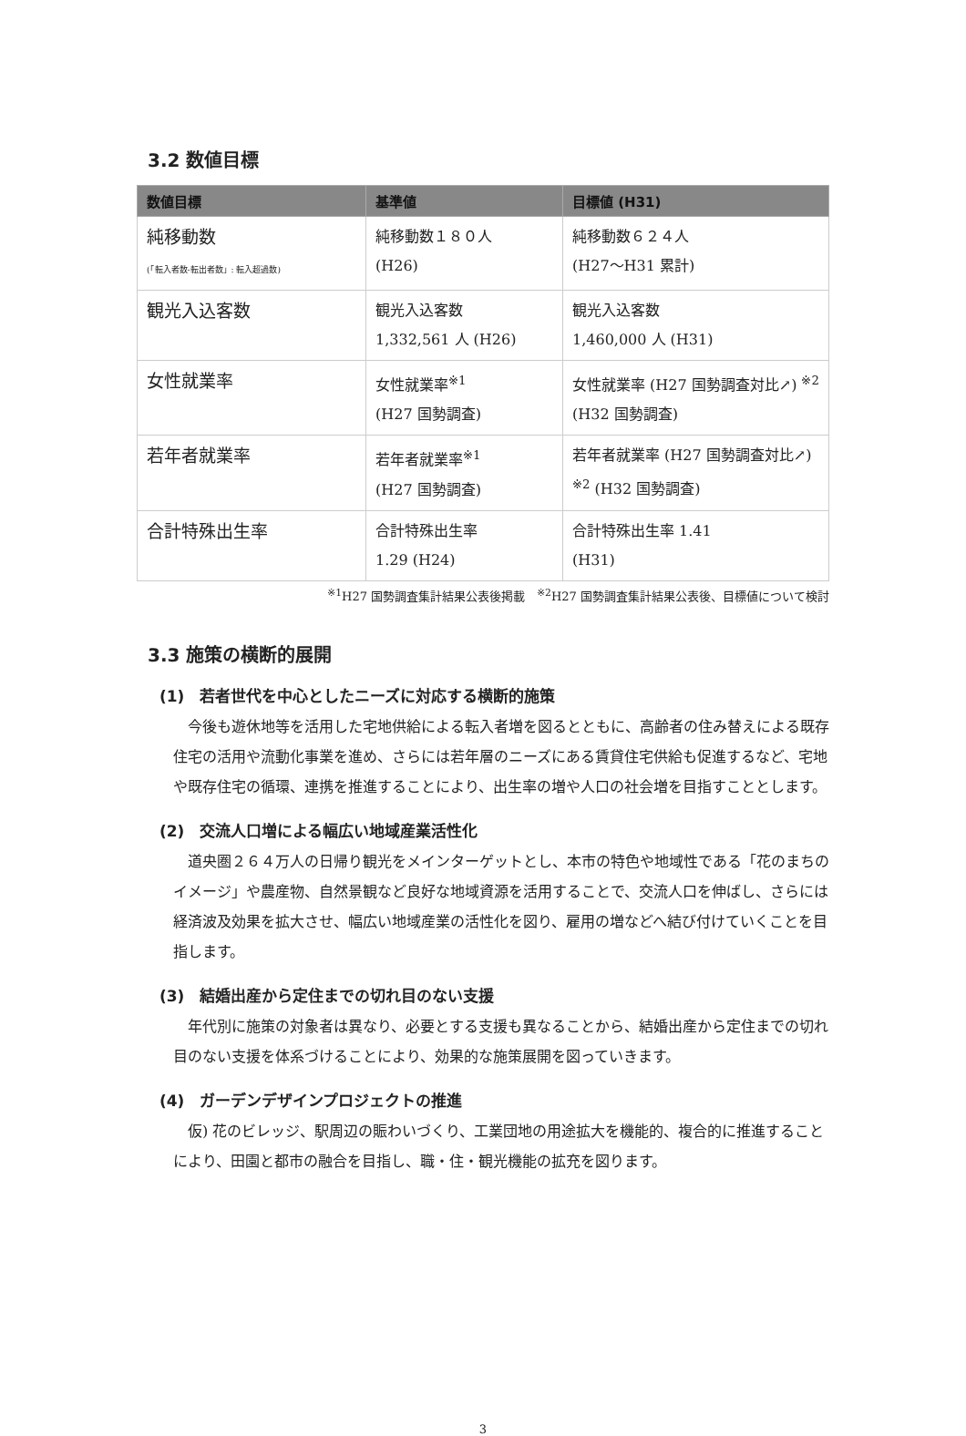3.2 数値目標
| 数値目標 | 基準値 | 目標値 (H31) |
| --- | --- | --- |
| 純移動数 (「転入者数-転出者数」: 転入超過数) | 純移動数１８０人 (H26) | 純移動数６２４人 (H27～H31 累計) |
| 観光入込客数 | 観光入込客数 1,332,561 人 (H26) | 観光入込客数 1,460,000 人 (H31) |
| 女性就業率 | 女性就業率<sup>※1</sup> (H27 国勢調査) | 女性就業率 (H27 国勢調査対比↗) <sup>※2</sup> (H32 国勢調査) |
| 若年者就業率 | 若年者就業率<sup>※1</sup> (H27 国勢調査) | 若年者就業率 (H27 国勢調査対比↗) <sup>※2</sup> (H32 国勢調査) |
| 合計特殊出生率 | 合計特殊出生率 1.29 (H24) | 合計特殊出生率 1.41 (H31) |
<sup>※1</sup>H27 国勢調査集計結果公表後掲載　<sup>※2</sup>H27 国勢調査集計結果公表後、目標値について検討
3.3 施策の横断的展開
(1)　若者世代を中心としたニーズに対応する横断的施策
今後も遊休地等を活用した宅地供給による転入者増を図るとともに、高齢者の住み替えによる既存住宅の活用や流動化事業を進め、さらには若年層のニーズにある賃貸住宅供給も促進するなど、宅地や既存住宅の循環、連携を推進することにより、出生率の増や人口の社会増を目指すこととします。
(2)　交流人口増による幅広い地域産業活性化
道央圏２６４万人の日帰り観光をメインターゲットとし、本市の特色や地域性である「花のまちのイメージ」や農産物、自然景観など良好な地域資源を活用することで、交流人口を伸ばし、さらには経済波及効果を拡大させ、幅広い地域産業の活性化を図り、雇用の増などへ結び付けていくことを目指します。
(3)　結婚出産から定住までの切れ目のない支援
年代別に施策の対象者は異なり、必要とする支援も異なることから、結婚出産から定住までの切れ目のない支援を体系づけることにより、効果的な施策展開を図っていきます。
(4)　ガーデンデザインプロジェクトの推進
仮) 花のビレッジ、駅周辺の賑わいづくり、工業団地の用途拡大を機能的、複合的に推進することにより、田園と都市の融合を目指し、職・住・観光機能の拡充を図ります。
3